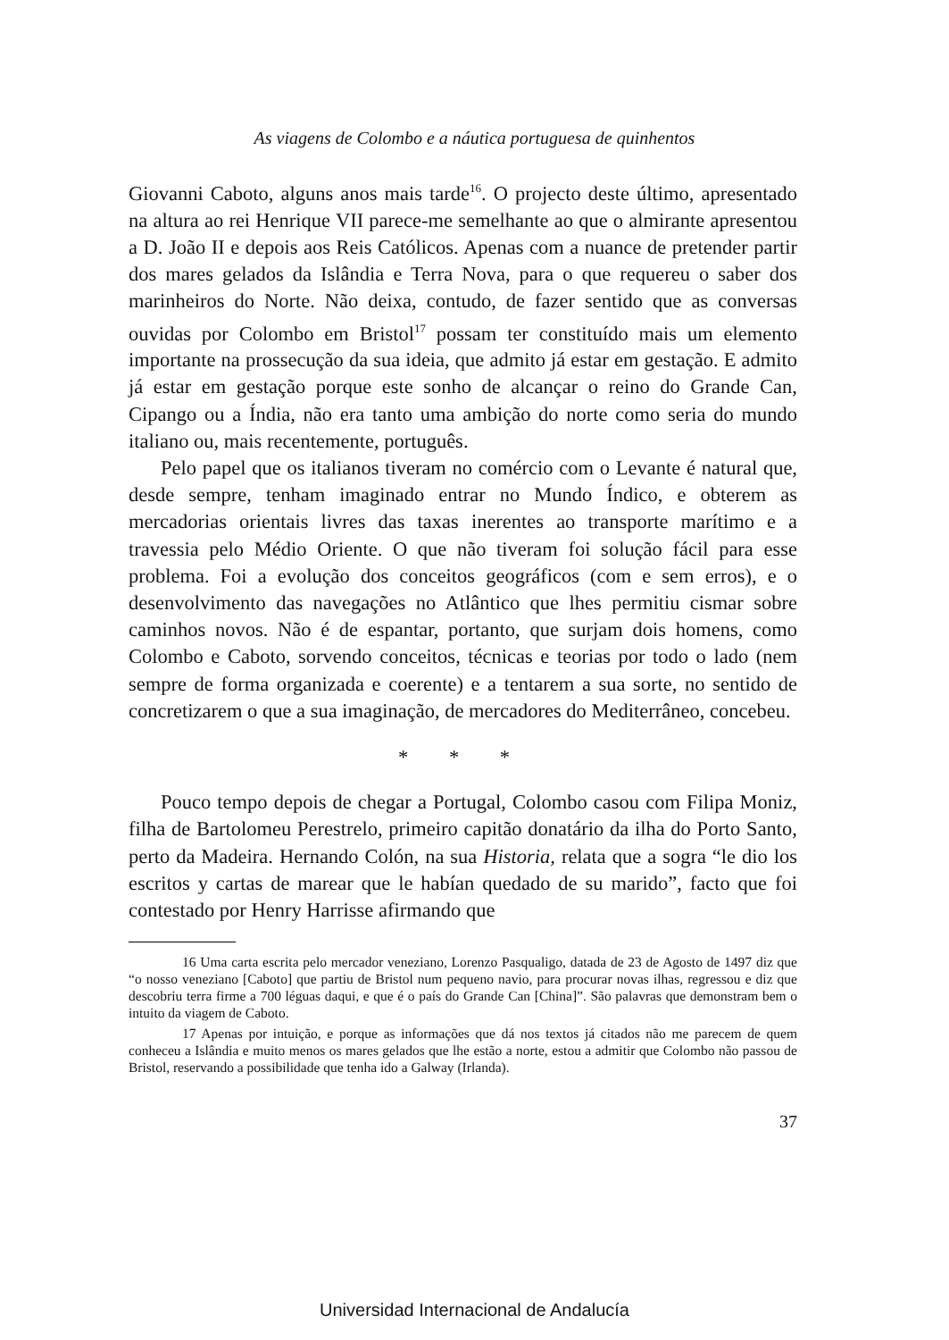As viagens de Colombo e a náutica portuguesa de quinhentos
Giovanni Caboto, alguns anos mais tarde<sup>16</sup>. O projecto deste último, apresentado na altura ao rei Henrique VII parece-me semelhante ao que o almirante apresentou a D. João II e depois aos Reis Católicos. Apenas com a nuance de pretender partir dos mares gelados da Islândia e Terra Nova, para o que requereu o saber dos marinheiros do Norte. Não deixa, contudo, de fazer sentido que as conversas ouvidas por Colombo em Bristol<sup>17</sup> possam ter constituído mais um elemento importante na prossecução da sua ideia, que admito já estar em gestação. E admito já estar em gestação porque este sonho de alcançar o reino do Grande Can, Cipango ou a Índia, não era tanto uma ambição do norte como seria do mundo italiano ou, mais recentemente, português.
Pelo papel que os italianos tiveram no comércio com o Levante é natural que, desde sempre, tenham imaginado entrar no Mundo Índico, e obterem as mercadorias orientais livres das taxas inerentes ao transporte marítimo e a travessia pelo Médio Oriente. O que não tiveram foi solução fácil para esse problema. Foi a evolução dos conceitos geográficos (com e sem erros), e o desenvolvimento das navegações no Atlântico que lhes permitiu cismar sobre caminhos novos. Não é de espantar, portanto, que surjam dois homens, como Colombo e Caboto, sorvendo conceitos, técnicas e teorias por todo o lado (nem sempre de forma organizada e coerente) e a tentarem a sua sorte, no sentido de concretizarem o que a sua imaginação, de mercadores do Mediterrâneo, concebeu.
* * *
Pouco tempo depois de chegar a Portugal, Colombo casou com Filipa Moniz, filha de Bartolomeu Perestrelo, primeiro capitão donatário da ilha do Porto Santo, perto da Madeira. Hernando Colón, na sua Historia, relata que a sogra “le dio los escritos y cartas de marear que le habían quedado de su marido”, facto que foi contestado por Henry Harrisse afirmando que
16 Uma carta escrita pelo mercador veneziano, Lorenzo Pasqualigo, datada de 23 de Agosto de 1497 diz que “o nosso veneziano [Caboto] que partiu de Bristol num pequeno navio, para procurar novas ilhas, regressou e diz que descobriu terra firme a 700 léguas daqui, e que é o país do Grande Can [China]”. São palavras que demonstram bem o intuito da viagem de Caboto.
17 Apenas por intuição, e porque as informações que dá nos textos já citados não me parecem de quem conheceu a Islândia e muito menos os mares gelados que lhe estão a norte, estou a admitir que Colombo não passou de Bristol, reservando a possibilidade que tenha ido a Galway (Irlanda).
37
Universidad Internacional de Andalucía